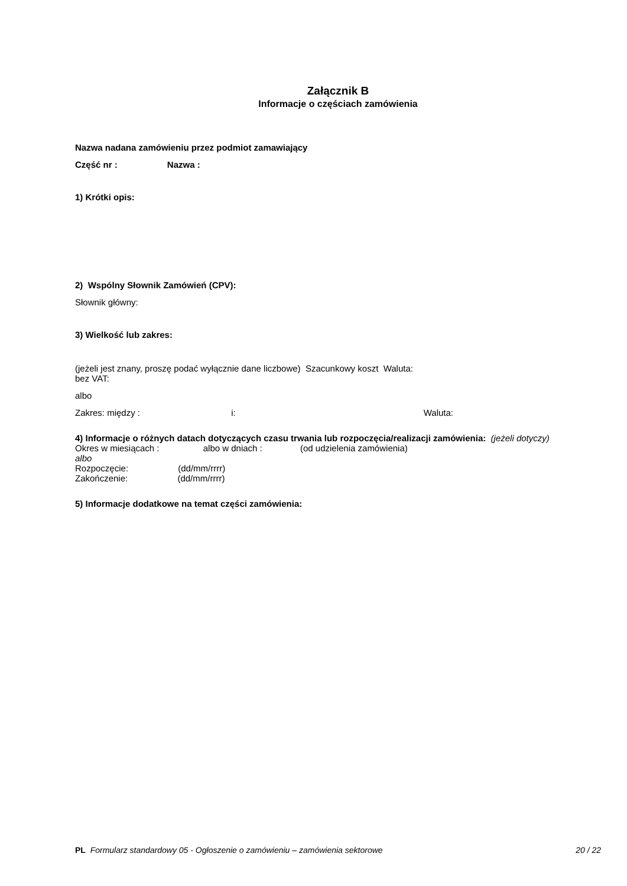Załącznik B
Informacje o częściach zamówienia
Nazwa nadana zamówieniu przez podmiot zamawiający
Część nr : Nazwa :
1) Krótki opis:
2) Wspólny Słownik Zamówień (CPV):
Słownik główny:
3) Wielkość lub zakres:
(jeżeli jest znany, proszę podać wyłącznie dane liczbowe) Szacunkowy koszt Waluta:
bez VAT:
albo
Zakres: między : i: Waluta:
4) Informacje o różnych datach dotyczących czasu trwania lub rozpoczęcia/realizacji zamówienia: (jeżeli dotyczy)
Okres w miesiącach : albo w dniach : (od udzielenia zamówienia)
albo
Rozpoczęcie: (dd/mm/rrrr)
Zakończenie: (dd/mm/rrrr)
5) Informacje dodatkowe na temat części zamówienia:
PL Formularz standardowy 05 - Ogłoszenie o zamówieniu – zamówienia sektorowe 20 / 22